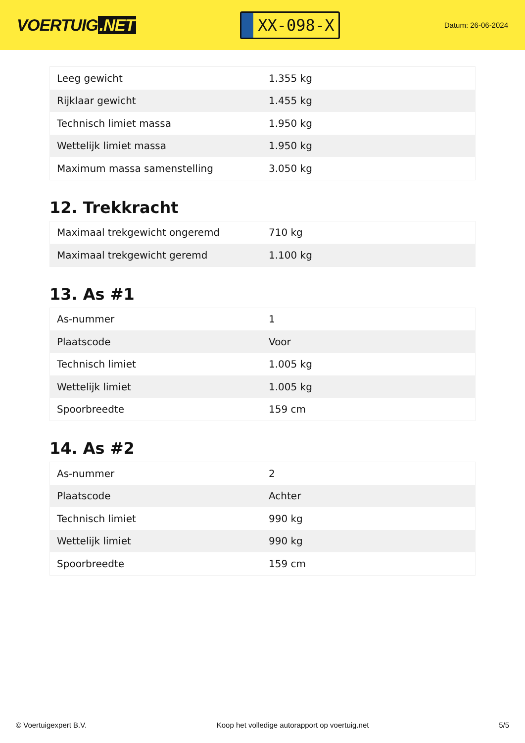VOERTUIG.NET
XX-098-X
Datum: 26-06-2024
| Leeg gewicht | 1.355 kg |
| Rijklaar gewicht | 1.455 kg |
| Technisch limiet massa | 1.950 kg |
| Wettelijk limiet massa | 1.950 kg |
| Maximum massa samenstelling | 3.050 kg |
12. Trekkracht
| Maximaal trekgewicht ongeremd | 710 kg |
| Maximaal trekgewicht geremd | 1.100 kg |
13. As #1
| As-nummer | 1 |
| Plaatscode | Voor |
| Technisch limiet | 1.005 kg |
| Wettelijk limiet | 1.005 kg |
| Spoorbreedte | 159 cm |
14. As #2
| As-nummer | 2 |
| Plaatscode | Achter |
| Technisch limiet | 990 kg |
| Wettelijk limiet | 990 kg |
| Spoorbreedte | 159 cm |
© Voertuigexpert B.V. Koop het volledige autorapport op voertuig.net 5/5